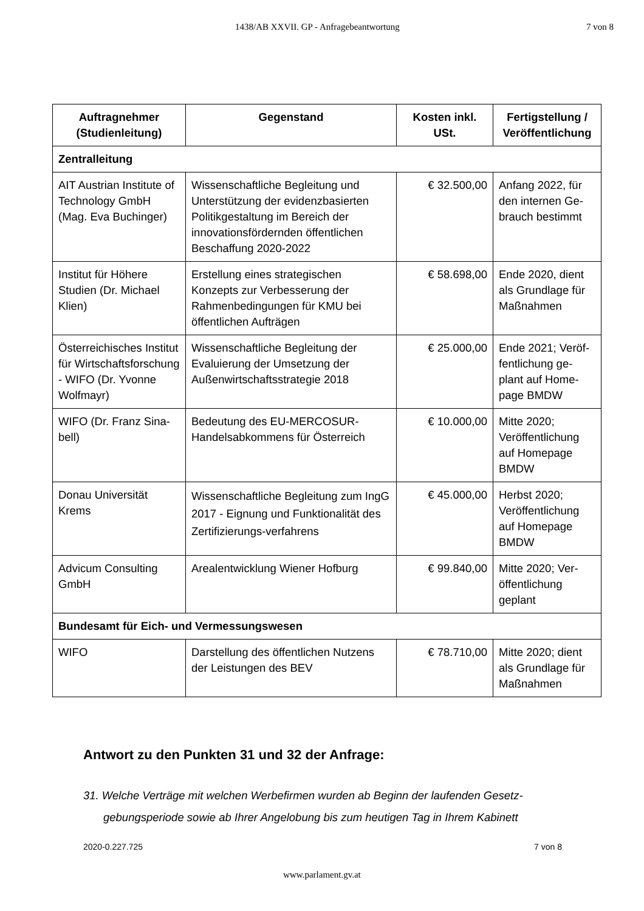1438/AB XXVII. GP - Anfragebeantwortung 7 von 8
| Auftragnehmer (Studienleitung) | Gegenstand | Kosten inkl. USt. | Fertigstellung / Veröffentlichung |
| --- | --- | --- | --- |
| Zentralleitung | | | |
| AIT Austrian Institute of Technology GmbH (Mag. Eva Buchinger) | Wissenschaftliche Begleitung und Unterstützung der evidenzbasierten Politikgestaltung im Bereich der innovationsfördernden öffentlichen Beschaffung 2020-2022 | € 32.500,00 | Anfang 2022, für den internen Ge-brauch bestimmt |
| Institut für Höhere Studien (Dr. Michael Klien) | Erstellung eines strategischen Konzepts zur Verbesserung der Rahmenbedingungen für KMU bei öffentlichen Aufträgen | € 58.698,00 | Ende 2020, dient als Grundlage für Maßnahmen |
| Österreichisches Institut für Wirtschaftsforschung - WIFO (Dr. Yvonne Wolfmayr) | Wissenschaftliche Begleitung der Evaluierung der Umsetzung der Außenwirtschaftsstrategie 2018 | € 25.000,00 | Ende 2021; Veröf-fentlichung ge-plant auf Home-page BMDW |
| WIFO (Dr. Franz Sina-bell) | Bedeutung des EU-MERCOSUR-Handelsabkommens für Österreich | € 10.000,00 | Mitte 2020; Veröffentlichung auf Homepage BMDW |
| Donau Universität Krems | Wissenschaftliche Begleitung zum IngG 2017 - Eignung und Funktionalität des Zertifizierungs-verfahrens | € 45.000,00 | Herbst 2020; Veröffentlichung auf Homepage BMDW |
| Advicum Consulting GmbH | Arealentwicklung Wiener Hofburg | € 99.840,00 | Mitte 2020; Ver-öffentlichung geplant |
| Bundesamt für Eich- und Vermessungswesen | | | |
| WIFO | Darstellung des öffentlichen Nutzens der Leistungen des BEV | € 78.710,00 | Mitte 2020; dient als Grundlage für Maßnahmen |
Antwort zu den Punkten 31 und 32 der Anfrage:
31. Welche Verträge mit welchen Werbefirmen wurden ab Beginn der laufenden Gesetz-gebungsperiode sowie ab Ihrer Angelobung bis zum heutigen Tag in Ihrem Kabinett
2020-0.227.725 7 von 8
www.parlament.gv.at